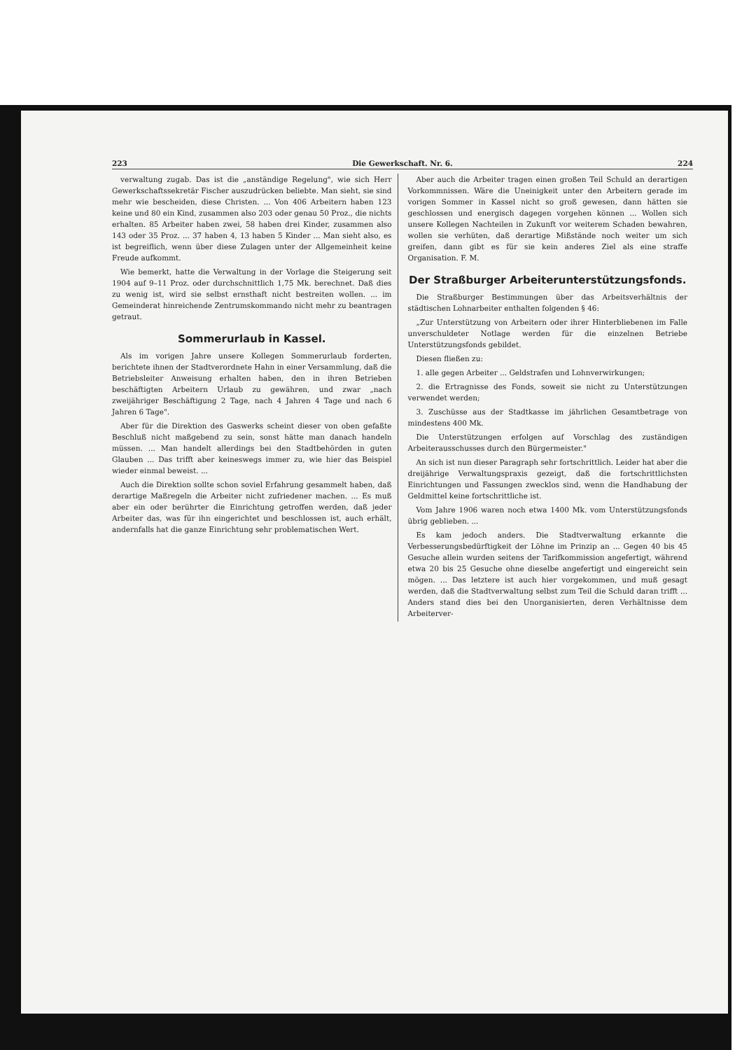223 Die Gewerkschaft. Nr. 6. 224
verwaltung zugab. Das ist die „anständige Regelung", wie sich Herr Gewerkschaftssekretär Fischer auszudrücken beliebte. Man sieht, sie sind mehr wie bescheiden, diese Christen. ... Von 406 Arbeitern haben 123 keine und 80 ein Kind, zusammen also 203 oder genau 50 Proz., die nichts erhalten. 85 Arbeiter haben zwei, 58 haben drei Kinder, zusammen also 143 oder 35 Proz. ... 37 haben 4, 13 haben 5 Kinder ... Man sieht also, es ist begreiflich, wenn über diese Zulagen unter der Allgemeinheit keine Freude aufkommt.
Wie bemerkt, hatte die Verwaltung in der Vorlage die Steigerung seit 1904 auf 9–11 Proz. oder durchschnittlich 1,75 Mk. berechnet. Daß dies zu wenig ist, wird sie selbst ernsthaft nicht bestreiten wollen. ... im Gemeinderat hinreichende Zentrumskommando nicht mehr zu beantragen getraut.
Sommerurlaub in Kassel.
Als im vorigen Jahre unsere Kollegen Sommerurlaub forderten, berichtete ihnen der Stadtverordnete Hahn in einer Versammlung, daß die Betriebsleiter Anweisung erhalten haben, den in ihren Betrieben beschäftigten Arbeitern Urlaub zu gewähren, und zwar „nach zweijähriger Beschäftigung 2 Tage, nach 4 Jahren 4 Tage und nach 6 Jahren 6 Tage".
Aber für die Direktion des Gaswerks scheint dieser von oben gefaßte Beschluß nicht maßgebend zu sein, sonst hätte man danach handeln müssen. ... Man handelt allerdings bei den Stadtbehörden in guten Glauben ... Das trifft aber keineswegs immer zu, wie hier das Beispiel wieder einmal beweist. ...
Auch die Direktion sollte schon soviel Erfahrung gesammelt haben, daß derartige Maßregeln die Arbeiter nicht zufriedener machen. ... Es muß aber ein oder berührter die Einrichtung getroffen werden, daß jeder Arbeiter das, was für ihn eingerichtet und beschlossen ist, auch erhält, andernfalls hat die ganze Einrichtung sehr problematischen Wert.
Aber auch die Arbeiter tragen einen großen Teil Schuld an derartigen Vorkommnissen. Wäre die Uneinigkeit unter den Arbeitern gerade im vorigen Sommer in Kassel nicht so groß gewesen, dann hätten sie geschlossen und energisch dagegen vorgehen können ... Wollen sich unsere Kollegen Nachteilen in Zukunft vor weiterem Schaden bewahren, wollen sie verhüten, daß derartige Mißstände noch weiter um sich greifen, dann gibt es für sie kein anderes Ziel als eine straffe Organisation. F. M.
Der Straßburger Arbeiterunterstützungsfonds.
Die Straßburger Bestimmungen über das Arbeitsverhältnis der städtischen Lohnarbeiter enthalten folgenden § 46:
„Zur Unterstützung von Arbeitern oder ihrer Hinterbliebenen im Falle unverschuldeter Notlage werden für die einzelnen Betriebe Unterstützungsfonds gebildet.
Diesen fließen zu:
1. alle gegen Arbeiter ... Geldstrafen und Lohnverwirkungen;
2. die Ertragnisse des Fonds, soweit sie nicht zu Unterstützungen verwendet werden;
3. Zuschüsse aus der Stadtkasse im jährlichen Gesamtbetrage von mindestens 400 Mk.
Die Unterstützungen erfolgen auf Vorschlag des zuständigen Arbeiterausschusses durch den Bürgermeister."
An sich ist nun dieser Paragraph sehr fortschrittlich. Leider hat aber die dreijährige Verwaltungspraxis gezeigt, daß die fortschrittlichsten Einrichtungen und Fassungen zwecklos sind, wenn die Handhabung der Geldmittel keine fortschrittliche ist.
Vom Jahre 1906 waren noch etwa 1400 Mk. vom Unterstützungsfonds übrig geblieben. ...
Es kam jedoch anders. Die Stadtverwaltung erkannte die Verbesserungsbedürftigkeit der Löhne im Prinzip an ... Gegen 40 bis 45 Gesuche allein wurden seitens der Tarifkommission angefertigt, während etwa 20 bis 25 Gesuche ohne dieselbe angefertigt und eingereicht sein mögen. ... Das letztere ist auch hier vorgekommen, und muß gesagt werden, daß die Stadtverwaltung selbst zum Teil die Schuld daran trifft ... Anders stand dies bei den Unorganisierten, deren Verhältnisse dem Arbeiterver-